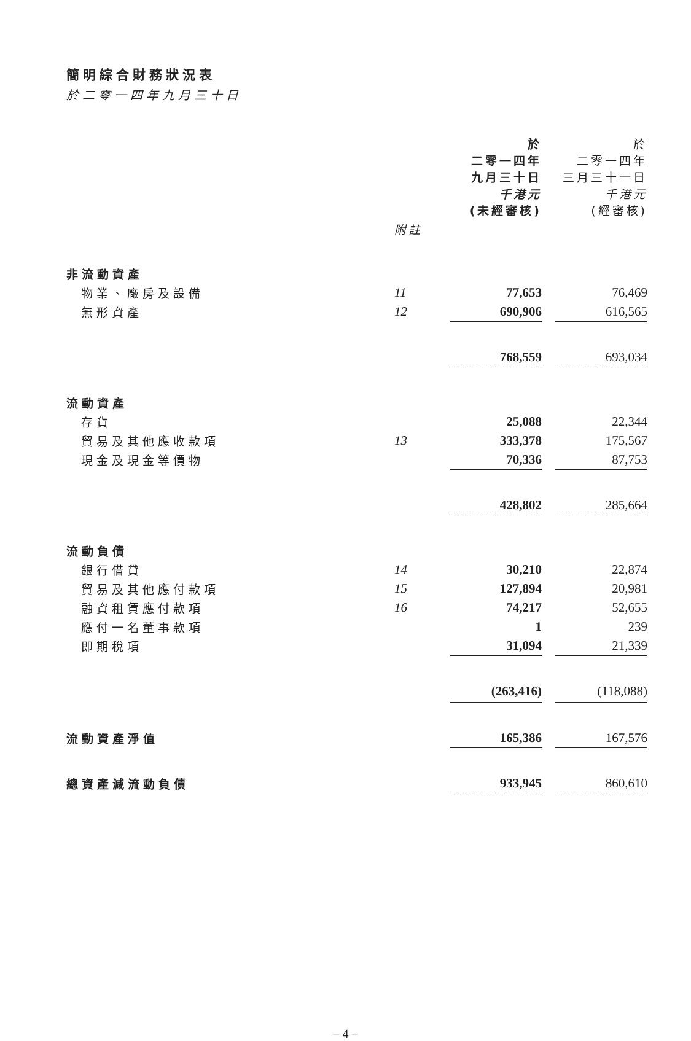簡明綜合財務狀況表
於二零一四年九月三十日
| | | 於 二零一四年 九月三十日 千港元 (未經審核) | | 於 二零一四年 三月三十一日 千港元 (經審核) |
| | 附註 | | | |
| 非流動資產 | | | | |
| 物業、廠房及設備 | 11 | 77,653 | | 76,469 |
| 無形資產 | 12 | 690,906 | | 616,565 |
| | | 768,559 | | 693,034 |
| 流動資產 | | | | |
| 存貨 | | 25,088 | | 22,344 |
| 貿易及其他應收款項 | 13 | 333,378 | | 175,567 |
| 現金及現金等價物 | | 70,336 | | 87,753 |
| | | 428,802 | | 285,664 |
| 流動負債 | | | | |
| 銀行借貸 | 14 | 30,210 | | 22,874 |
| 貿易及其他應付款項 | 15 | 127,894 | | 20,981 |
| 融資租賃應付款項 | 16 | 74,217 | | 52,655 |
| 應付一名董事款項 | | 1 | | 239 |
| 即期稅項 | | 31,094 | | 21,339 |
| | | (263,416) | | (118,088) |
| 流動資產淨值 | | 165,386 | | 167,576 |
| 總資產減流動負債 | | 933,945 | | 860,610 |
– 4 –